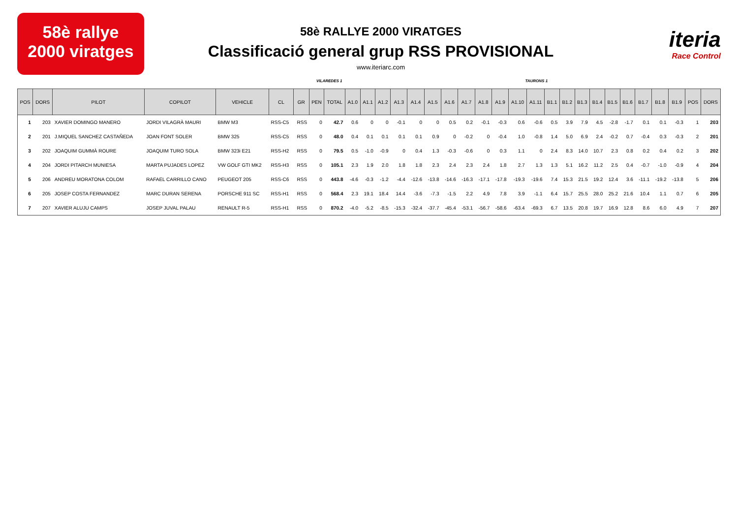58è rallye
2000 viratges
58è RALLYE 2000 VIRATGES
Classificació general grup RSS PROVISIONAL
www.iteriarc.com
iteria
Race Control
VILAREDES 1 TAURONS 1
| POS | DORS | PILOT | COPILOT | VEHICLE | CL | GR | PEN | TOTAL | A1.0 | A1.1 | A1.2 | A1.3 | A1.4 | A1.5 | A1.6 | A1.7 | A1.8 | A1.9 | A1.10 | A1.11 | B1.1 | B1.2 | B1.3 | B1.4 | B1.5 | B1.6 | B1.7 | B1.8 | B1.9 | POS | DORS |
| --- | --- | --- | --- | --- | --- | --- | --- | --- | --- | --- | --- | --- | --- | --- | --- | --- | --- | --- | --- | --- | --- | --- | --- | --- | --- | --- | --- | --- | --- | --- | --- |
| 1 | 203 | XAVIER DOMINGO MANERO | JORDI VILAGRÀ MAURI | BMW M3 | RSS-C5 | RSS | 0 | 42.7 | 0.6 | 0 | 0 | -0.1 | 0 | 0 | 0.5 | 0.2 | -0.1 | -0.3 | 0.6 | -0.6 | 0.5 | 3.9 | 7.9 | 4.5 | -2.8 | -1.7 | 0.1 | 0.1 | -0.3 | 1 | 203 |
| 2 | 201 | J.MIQUEL SANCHEZ CASTAÑEDA | JOAN FONT SOLER | BMW 325 | RSS-C5 | RSS | 0 | 48.0 | 0.4 | 0.1 | 0.1 | 0.1 | 0.1 | 0.9 | 0 | -0.2 | 0 | -0.4 | 1.0 | -0.8 | 1.4 | 5.0 | 6.9 | 2.4 | -0.2 | 0.7 | -0.4 | 0.3 | -0.3 | 2 | 201 |
| 3 | 202 | JOAQUIM GUMMÀ ROURE | JOAQUIM TURO SOLA | BMW 323i E21 | RSS-H2 | RSS | 0 | 79.5 | 0.5 | -1.0 | -0.9 | 0 | 0.4 | 1.3 | -0.3 | -0.6 | 0 | 0.3 | 1.1 | 0 | 2.4 | 8.3 | 14.0 | 10.7 | 2.3 | 0.8 | 0.2 | 0.4 | 0.2 | 3 | 202 |
| 4 | 204 | JORDI PITARCH MUNIESA | MARTA PUJADES LOPEZ | VW GOLF GTI MK2 | RSS-H3 | RSS | 0 | 105.1 | 2.3 | 1.9 | 2.0 | 1.8 | 1.8 | 2.3 | 2.4 | 2.3 | 2.4 | 1.8 | 2.7 | 1.3 | 1.3 | 5.1 | 16.2 | 11.2 | 2.5 | 0.4 | -0.7 | -1.0 | -0.9 | 4 | 204 |
| 5 | 206 | ANDREU MORATONA COLOM | RAFAEL CARRILLO CANO | PEUGEOT 205 | RSS-C6 | RSS | 0 | 443.8 | -4.6 | -0.3 | -1.2 | -4.4 | -12.6 | -13.8 | -14.6 | -16.3 | -17.1 | -17.8 | -19.3 | -19.6 | 7.4 | 15.3 | 21.5 | 19.2 | 12.4 | 3.6 | -11.1 | -19.2 | -13.8 | 5 | 206 |
| 6 | 205 | JOSEP COSTA FERNANDEZ | MARC DURAN SERENA | PORSCHE 911 SC | RSS-H1 | RSS | 0 | 568.4 | 2.3 | 19.1 | 18.4 | 14.4 | -3.6 | -7.3 | -1.5 | 2.2 | 4.9 | 7.8 | 3.9 | -1.1 | 6.4 | 15.7 | 25.5 | 28.0 | 25.2 | 21.6 | 10.4 | 1.1 | 0.7 | 6 | 205 |
| 7 | 207 | XAVIER ALUJU CAMPS | JOSEP JUVAL PALAU | RENAULT R-5 | RSS-H1 | RSS | 0 | 870.2 | -4.0 | -5.2 | -8.5 | -15.3 | -32.4 | -37.7 | -45.4 | -53.1 | -56.7 | -58.6 | -63.4 | -69.3 | 6.7 | 13.5 | 20.8 | 19.7 | 16.9 | 12.8 | 8.6 | 6.0 | 4.9 | 7 | 207 |